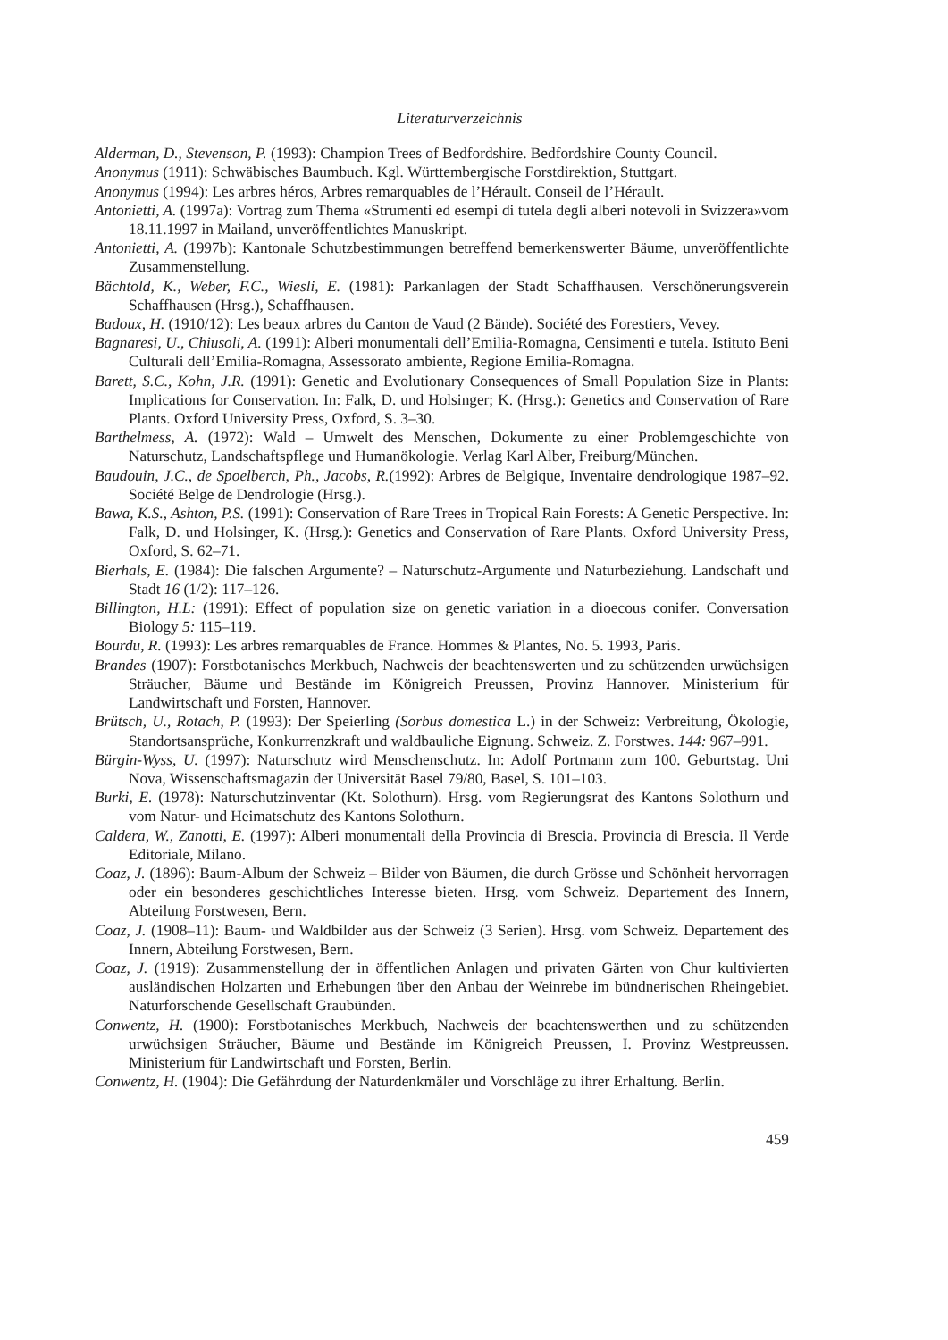Literaturverzeichnis
Alderman, D., Stevenson, P. (1993): Champion Trees of Bedfordshire. Bedfordshire County Council.
Anonymus (1911): Schwäbisches Baumbuch. Kgl. Württembergische Forstdirektion, Stuttgart.
Anonymus (1994): Les arbres héros, Arbres remarquables de l’Hérault. Conseil de l’Hérault.
Antonietti, A. (1997a): Vortrag zum Thema «Strumenti ed esempi di tutela degli alberi notevoli in Svizzera»vom 18.11.1997 in Mailand, unveröffentlichtes Manuskript.
Antonietti, A. (1997b): Kantonale Schutzbestimmungen betreffend bemerkenswerter Bäume, unveröffentlichte Zusammenstellung.
Bächtold, K., Weber, F.C., Wiesli, E. (1981): Parkanlagen der Stadt Schaffhausen. Verschönerungsverein Schaffhausen (Hrsg.), Schaffhausen.
Badoux, H. (1910/12): Les beaux arbres du Canton de Vaud (2 Bände). Société des Forestiers, Vevey.
Bagnaresi, U., Chiusoli, A. (1991): Alberi monumentali dell’Emilia-Romagna, Censimenti e tutela. Istituto Beni Culturali dell’Emilia-Romagna, Assessorato ambiente, Regione Emilia-Romagna.
Barett, S.C., Kohn, J.R. (1991): Genetic and Evolutionary Consequences of Small Population Size in Plants: Implications for Conservation. In: Falk, D. und Holsinger; K. (Hrsg.): Genetics and Conservation of Rare Plants. Oxford University Press, Oxford, S. 3–30.
Barthelmess, A. (1972): Wald – Umwelt des Menschen, Dokumente zu einer Problemgeschichte von Naturschutz, Landschaftspflege und Humanökologie. Verlag Karl Alber, Freiburg/München.
Baudouin, J.C., de Spoelberch, Ph., Jacobs, R.(1992): Arbres de Belgique, Inventaire dendrologique 1987–92. Société Belge de Dendrologie (Hrsg.).
Bawa, K.S., Ashton, P.S. (1991): Conservation of Rare Trees in Tropical Rain Forests: A Genetic Perspective. In: Falk, D. und Holsinger, K. (Hrsg.): Genetics and Conservation of Rare Plants. Oxford University Press, Oxford, S. 62–71.
Bierhals, E. (1984): Die falschen Argumente? – Naturschutz-Argumente und Naturbeziehung. Landschaft und Stadt 16 (1/2): 117–126.
Billington, H.L: (1991): Effect of population size on genetic variation in a dioecous conifer. Conversation Biology 5: 115–119.
Bourdu, R. (1993): Les arbres remarquables de France. Hommes & Plantes, No. 5. 1993, Paris.
Brandes (1907): Forstbotanisches Merkbuch, Nachweis der beachtenswerten und zu schützenden urwüchsigen Sträucher, Bäume und Bestände im Königreich Preussen, Provinz Hannover. Ministerium für Landwirtschaft und Forsten, Hannover.
Brütsch, U., Rotach, P. (1993): Der Speierling (Sorbus domestica L.) in der Schweiz: Verbreitung, Ökologie, Standortsansprüche, Konkurrenzkraft und waldbauliche Eignung. Schweiz. Z. Forstwes. 144: 967–991.
Bürgin-Wyss, U. (1997): Naturschutz wird Menschenschutz. In: Adolf Portmann zum 100. Geburtstag. Uni Nova, Wissenschaftsmagazin der Universität Basel 79/80, Basel, S. 101–103.
Burki, E. (1978): Naturschutzinventar (Kt. Solothurn). Hrsg. vom Regierungsrat des Kantons Solothurn und vom Natur- und Heimatschutz des Kantons Solothurn.
Caldera, W., Zanotti, E. (1997): Alberi monumentali della Provincia di Brescia. Provincia di Brescia. Il Verde Editoriale, Milano.
Coaz, J. (1896): Baum-Album der Schweiz – Bilder von Bäumen, die durch Grösse und Schönheit hervorragen oder ein besonderes geschichtliches Interesse bieten. Hrsg. vom Schweiz. Departement des Innern, Abteilung Forstwesen, Bern.
Coaz, J. (1908–11): Baum- und Waldbilder aus der Schweiz (3 Serien). Hrsg. vom Schweiz. Departement des Innern, Abteilung Forstwesen, Bern.
Coaz, J. (1919): Zusammenstellung der in öffentlichen Anlagen und privaten Gärten von Chur kultivierten ausländischen Holzarten und Erhebungen über den Anbau der Weinrebe im bündnerischen Rheingebiet. Naturforschende Gesellschaft Graubünden.
Conwentz, H. (1900): Forstbotanisches Merkbuch, Nachweis der beachtenswerthen und zu schützenden urwüchsigen Sträucher, Bäume und Bestände im Königreich Preussen, I. Provinz Westpreussen. Ministerium für Landwirtschaft und Forsten, Berlin.
Conwentz, H. (1904): Die Gefährdung der Naturdenkmäler und Vorschläge zu ihrer Erhaltung. Berlin.
459